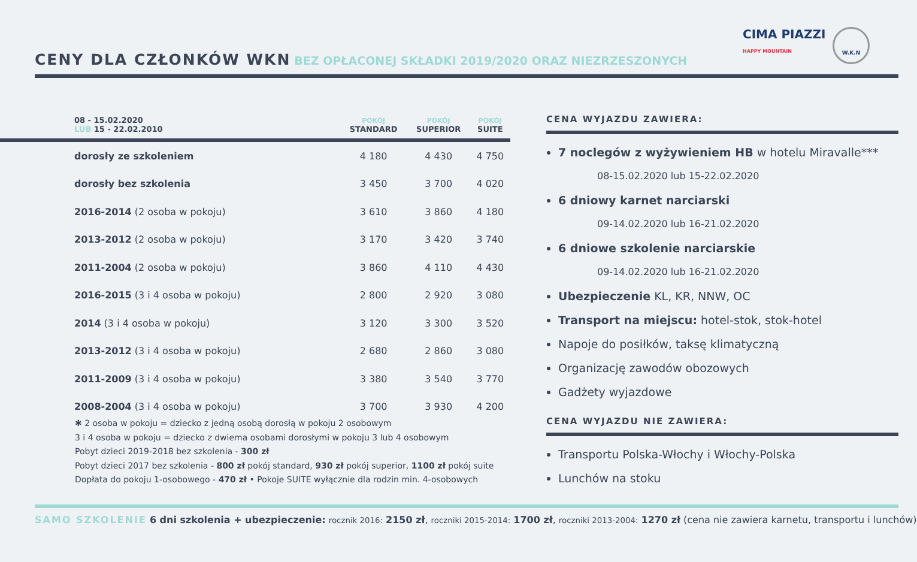CENY DLA CZŁONKÓW WKN BEZ OPŁACONEJ SKŁADKI 2019/2020 ORAZ NIEZRZESZONYCH
CIMA PIAZZI
HAPPY MOUNTAIN
W.K.N
| 08 - 15.02.2020 LUB 15 - 22.02.2010 | POKÓJ STANDARD | POKÓJ SUPERIOR | POKÓJ SUITE |
| --- | --- | --- | --- |
| dorosły ze szkoleniem | 4 180 | 4 430 | 4 750 |
| dorosły bez szkolenia | 3 450 | 3 700 | 4 020 |
| 2016-2014 (2 osoba w pokoju) | 3 610 | 3 860 | 4 180 |
| 2013-2012 (2 osoba w pokoju) | 3 170 | 3 420 | 3 740 |
| 2011-2004 (2 osoba w pokoju) | 3 860 | 4 110 | 4 430 |
| 2016-2015 (3 i 4 osoba w pokoju) | 2 800 | 2 920 | 3 080 |
| 2014 (3 i 4 osoba w pokoju) | 3 120 | 3 300 | 3 520 |
| 2013-2012 (3 i 4 osoba w pokoju) | 2 680 | 2 860 | 3 080 |
| 2011-2009 (3 i 4 osoba w pokoju) | 3 380 | 3 540 | 3 770 |
| 2008-2004 (3 i 4 osoba w pokoju) | 3 700 | 3 930 | 4 200 |
✱ 2 osoba w pokoju = dziecko z jedną osobą dorosłą w pokoju 2 osobowym
3 i 4 osoba w pokoju = dziecko z dwiema osobami dorosłymi w pokoju 3 lub 4 osobowym
Pobyt dzieci 2019-2018 bez szkolenia - 300 zł
Pobyt dzieci 2017 bez szkolenia - 800 zł pokój standard, 930 zł pokój superior, 1100 zł pokój suite
Dopłata do pokoju 1-osobowego - 470 zł • Pokoje SUITE wyłącznie dla rodzin min. 4-osobowych
CENA WYJAZDU ZAWIERA:
7 noclegów z wyżywieniem HB w hotelu Miravalle***
08-15.02.2020 lub 15-22.02.2020
6 dniowy karnet narciarski
09-14.02.2020 lub 16-21.02.2020
6 dniowe szkolenie narciarskie
09-14.02.2020 lub 16-21.02.2020
Ubezpieczenie KL, KR, NNW, OC
Transport na miejscu: hotel-stok, stok-hotel
Napoje do posiłków, taksę klimatyczną
Organizację zawodów obozowych
Gadżety wyjazdowe
CENA WYJAZDU NIE ZAWIERA:
Transportu Polska-Włochy i Włochy-Polska
Lunchów na stoku
SAMO SZKOLENIE 6 dni szkolenia + ubezpieczenie: rocznik 2016: 2150 zł, roczniki 2015-2014: 1700 zł, roczniki 2013-2004: 1270 zł (cena nie zawiera karnetu, transportu i lunchów)